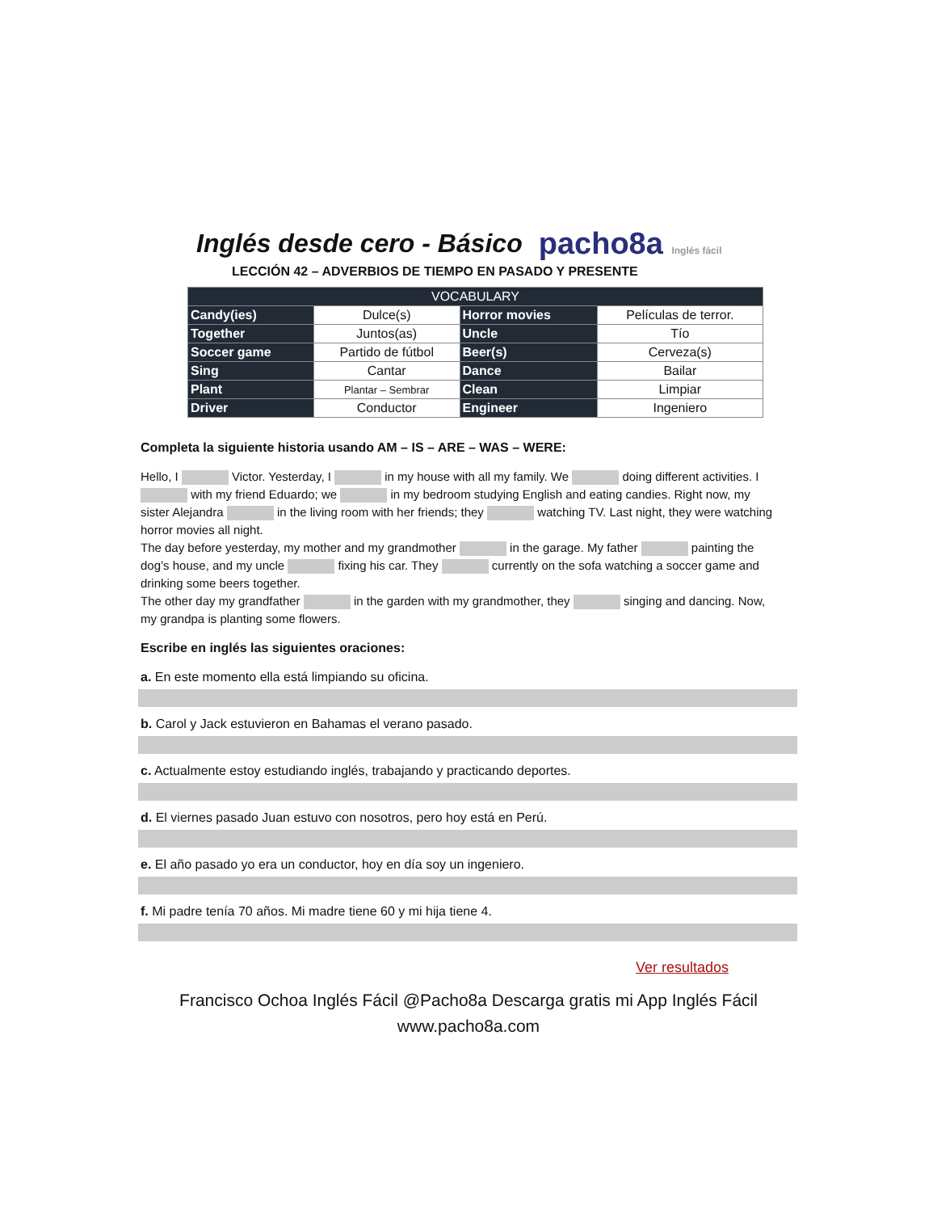Inglés desde cero - Básico pacho8a Inglés fácil
LECCIÓN 42 – ADVERBIOS DE TIEMPO EN PASADO Y PRESENTE
| VOCABULARY | | | |
| --- | --- | --- | --- |
| Candy(ies) | Dulce(s) | Horror movies | Películas de terror. |
| Together | Juntos(as) | Uncle | Tío |
| Soccer game | Partido de fútbol | Beer(s) | Cerveza(s) |
| Sing | Cantar | Dance | Bailar |
| Plant | Plantar – Sembrar | Clean | Limpiar |
| Driver | Conductor | Engineer | Ingeniero |
Completa la siguiente historia usando AM – IS – ARE – WAS – WERE:
Hello, I Victor. Yesterday, I in my house with all my family. We doing different activities. I with my friend Eduardo; we in my bedroom studying English and eating candies. Right now, my sister Alejandra in the living room with her friends; they watching TV. Last night, they were watching horror movies all night.
The day before yesterday, my mother and my grandmother in the garage. My father painting the dog’s house, and my uncle fixing his car. They currently on the sofa watching a soccer game and drinking some beers together.
The other day my grandfather in the garden with my grandmother, they singing and dancing. Now, my grandpa is planting some flowers.
Escribe en inglés las siguientes oraciones:
a. En este momento ella está limpiando su oficina.
b. Carol y Jack estuvieron en Bahamas el verano pasado.
c. Actualmente estoy estudiando inglés, trabajando y practicando deportes.
d. El viernes pasado Juan estuvo con nosotros, pero hoy está en Perú.
e. El año pasado yo era un conductor, hoy en día soy un ingeniero.
f. Mi padre tenía 70 años. Mi madre tiene 60 y mi hija tiene 4.
Ver resultados
Francisco Ochoa Inglés Fácil @Pacho8a Descarga gratis mi App Inglés Fácil
www.pacho8a.com